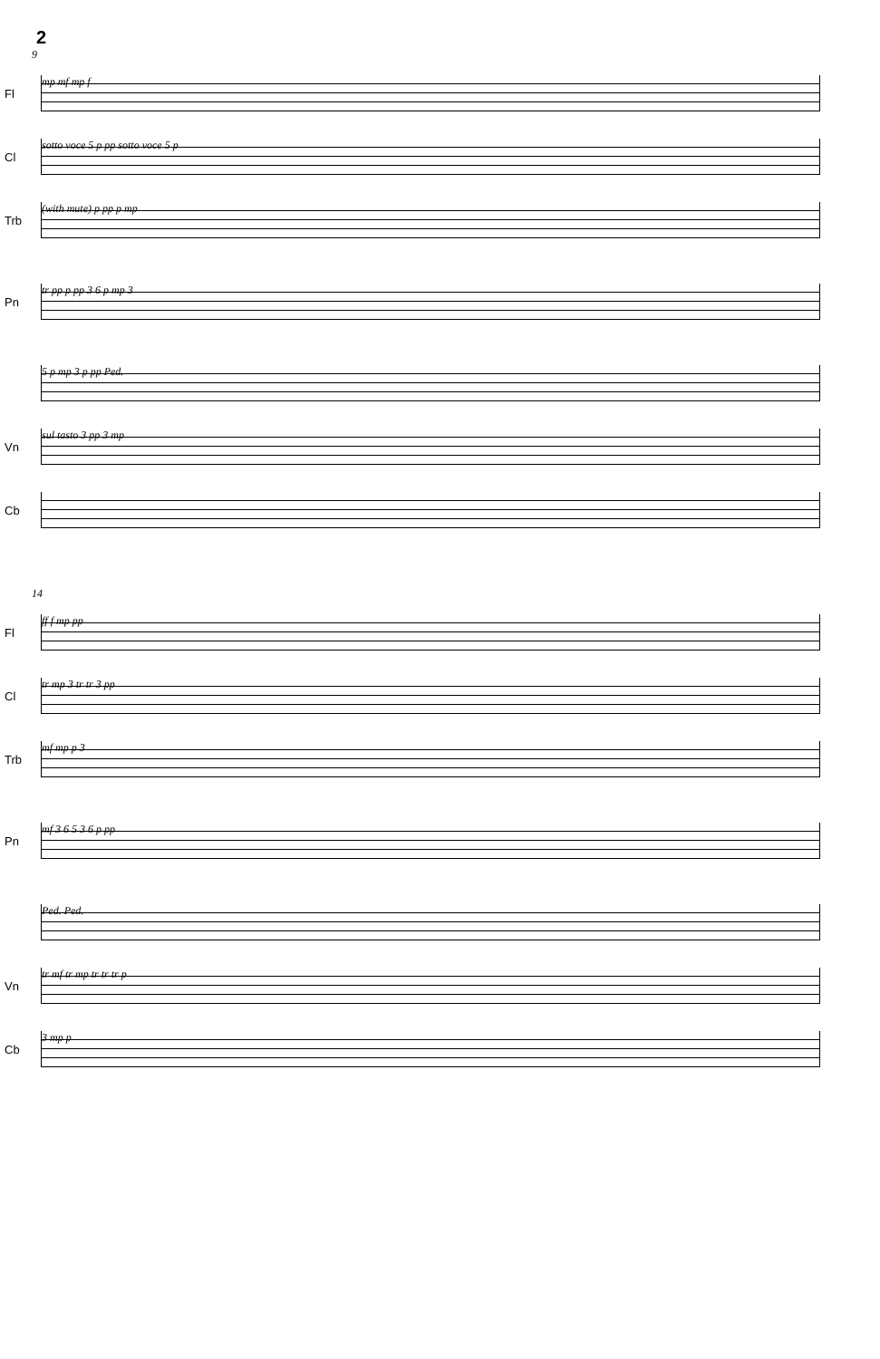2
9
Fl
mp mf mp f
Cl
sotto voce 5 p pp sotto voce 5 p
Trb
(with mute) p pp p mp
Pn
tr pp p pp 3 6 p mp 3
5 p mp 3 p pp Ped.
Vn
sul tasto 3 pp 3 mp
Cb
14
Fl
ff f mp pp
Cl
tr mp 3 tr tr 3 pp
Trb
mf mp p 3
Pn
mf 3 6 5 3 6 p pp
Ped. Ped.
Vn
tr mf tr mp tr tr tr p
Cb
3 mp p